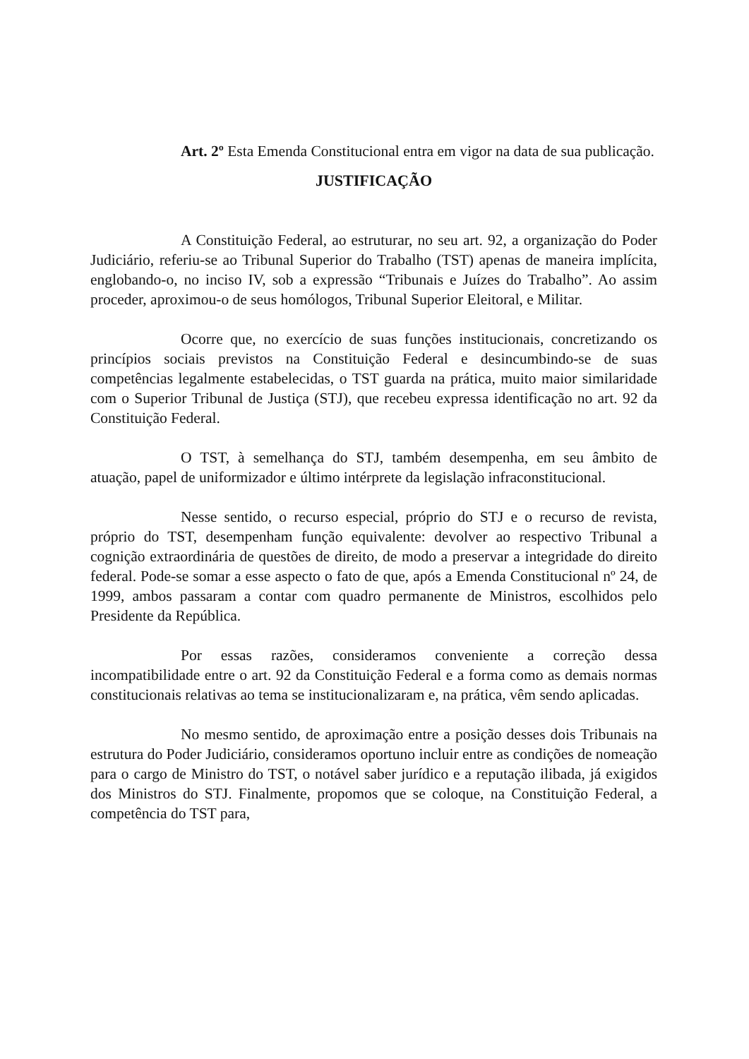Art. 2º Esta Emenda Constitucional entra em vigor na data de sua publicação.
JUSTIFICAÇÃO
A Constituição Federal, ao estruturar, no seu art. 92, a organização do Poder Judiciário, referiu-se ao Tribunal Superior do Trabalho (TST) apenas de maneira implícita, englobando-o, no inciso IV, sob a expressão “Tribunais e Juízes do Trabalho”. Ao assim proceder, aproximou-o de seus homólogos, Tribunal Superior Eleitoral, e Militar.
Ocorre que, no exercício de suas funções institucionais, concretizando os princípios sociais previstos na Constituição Federal e desincumbindo-se de suas competências legalmente estabelecidas, o TST guarda na prática, muito maior similaridade com o Superior Tribunal de Justiça (STJ), que recebeu expressa identificação no art. 92 da Constituição Federal.
O TST, à semelhança do STJ, também desempenha, em seu âmbito de atuação, papel de uniformizador e último intérprete da legislação infraconstitucional.
Nesse sentido, o recurso especial, próprio do STJ e o recurso de revista, próprio do TST, desempenham função equivalente: devolver ao respectivo Tribunal a cognição extraordinária de questões de direito, de modo a preservar a integridade do direito federal. Pode-se somar a esse aspecto o fato de que, após a Emenda Constitucional nº 24, de 1999, ambos passaram a contar com quadro permanente de Ministros, escolhidos pelo Presidente da República.
Por essas razões, consideramos conveniente a correção dessa incompatibilidade entre o art. 92 da Constituição Federal e a forma como as demais normas constitucionais relativas ao tema se institucionalizaram e, na prática, vêm sendo aplicadas.
No mesmo sentido, de aproximação entre a posição desses dois Tribunais na estrutura do Poder Judiciário, consideramos oportuno incluir entre as condições de nomeação para o cargo de Ministro do TST, o notável saber jurídico e a reputação ilibada, já exigidos dos Ministros do STJ. Finalmente, propomos que se coloque, na Constituição Federal, a competência do TST para,